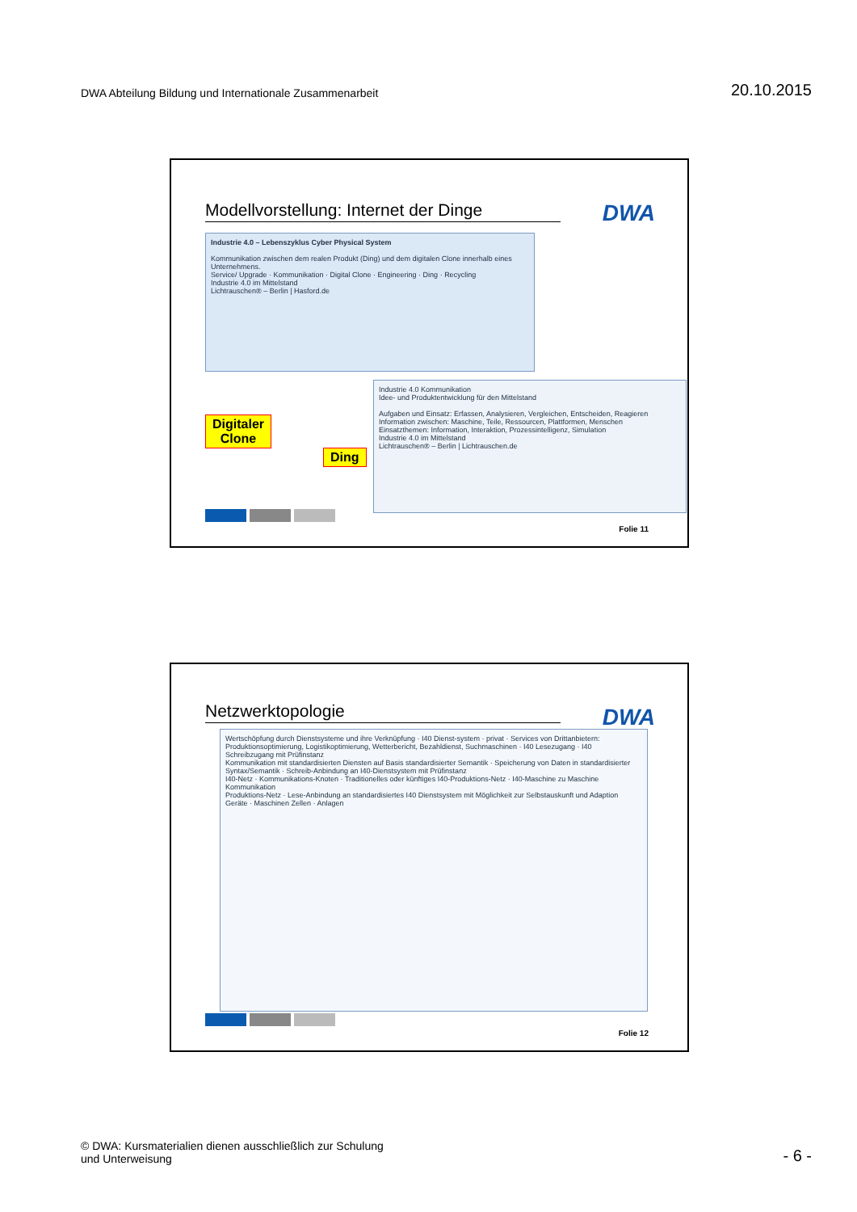DWA Abteilung Bildung und Internationale Zusammenarbeit
20.10.2015
Modellvorstellung: Internet der Dinge
DWA
Industrie 4.0 – Lebenszyklus Cyber Physical System
Kommunikation zwischen dem realen Produkt (Ding) und dem digitalen Clone innerhalb eines Unternehmens.
Service/ Upgrade · Kommunikation · Digital Clone · Engineering · Ding · Recycling
Industrie 4.0 im Mittelstand
Lichtrauschen® – Berlin | Hasford.de
Digitaler
Clone
Ding
Industrie 4.0 Kommunikation
Idee- und Produktentwicklung für den Mittelstand
Aufgaben und Einsatz: Erfassen, Analysieren, Vergleichen, Entscheiden, Reagieren
Information zwischen: Maschine, Teile, Ressourcen, Plattformen, Menschen
Einsatzthemen: Information, Interaktion, Prozessintelligenz, Simulation
Industrie 4.0 im Mittelstand
Lichtrauschen® – Berlin | Lichtrauschen.de
Folie 11
Netzwerktopologie DWA
Wertschöpfung durch Dienstsysteme und ihre Verknüpfung · I40 Dienst-system · privat · Services von Drittanbietern: Produktionsoptimierung, Logistikoptimierung, Wetterbericht, Bezahldienst, Suchmaschinen · I40 Lesezugang · I40 Schreibzugang mit Prüfinstanz
Kommunikation mit standardisierten Diensten auf Basis standardisierter Semantik · Speicherung von Daten in standardisierter Syntax/Semantik · Schreib-Anbindung an I40-Dienstsystem mit Prüfinstanz
I40-Netz · Kommunikations-Knoten · Traditionelles oder künftiges I40-Produktions-Netz · I40-Maschine zu Maschine Kommunikation
Produktions-Netz · Lese-Anbindung an standardisiertes I40 Dienstsystem mit Möglichkeit zur Selbstauskunft und Adaption
Geräte · Maschinen Zellen · Anlagen
Folie 12
© DWA: Kursmaterialien dienen ausschließlich zur Schulung
und Unterweisung
- 6 -